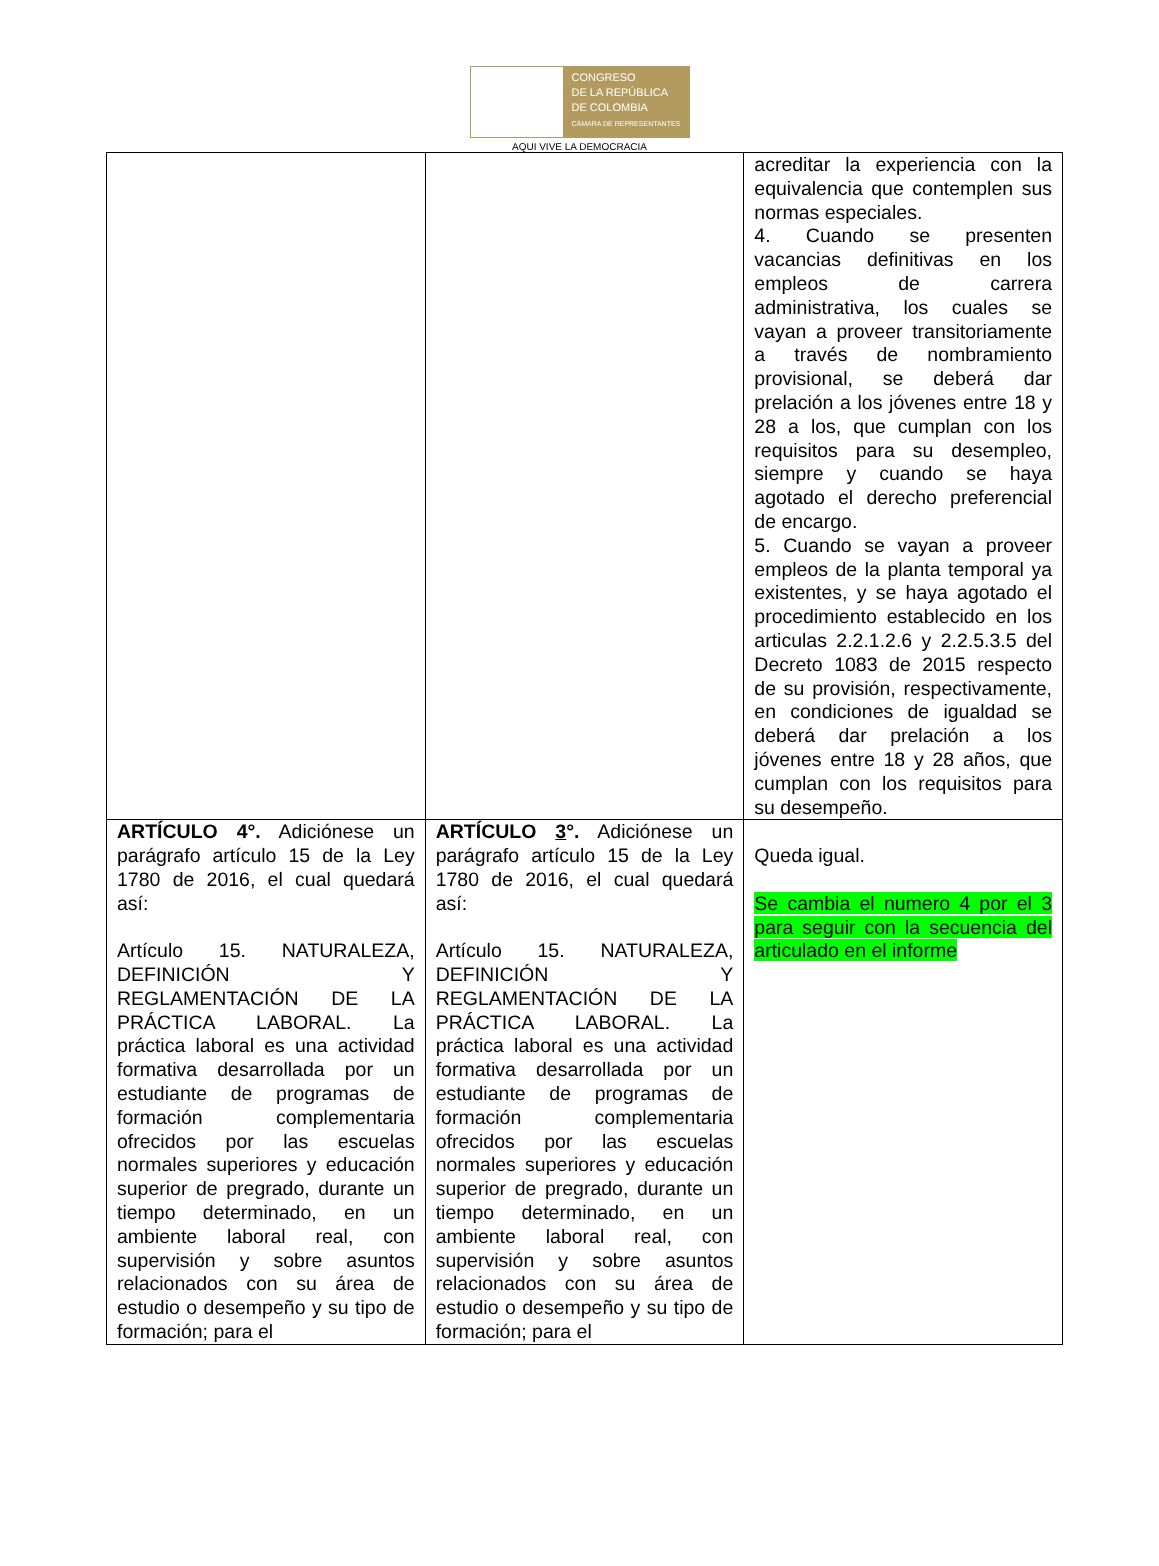CONGRESO
DE LA REPÚBLICA
DE COLOMBIA
CÁMARA DE REPRESENTANTES
AQUI VIVE LA DEMOCRACIA
| | | acreditar la experiencia con la equivalencia que contemplen sus normas especiales. 4. Cuando se presenten vacancias definitivas en los empleos de carrera administrativa, los cuales se vayan a proveer transitoriamente a través de nombramiento provisional, se deberá dar prelación a los jóvenes entre 18 y 28 a los, que cumplan con los requisitos para su desempleo, siempre y cuando se haya agotado el derecho preferencial de encargo. 5. Cuando se vayan a proveer empleos de la planta temporal ya existentes, y se haya agotado el procedimiento establecido en los articulas 2.2.1.2.6 y 2.2.5.3.5 del Decreto 1083 de 2015 respecto de su provisión, respectivamente, en condiciones de igualdad se deberá dar prelación a los jóvenes entre 18 y 28 años, que cumplan con los requisitos para su desempeño. |
| ARTÍCULO 4°. Adiciónese un parágrafo artículo 15 de la Ley 1780 de 2016, el cual quedará así: Artículo 15. NATURALEZA, DEFINICIÓN Y REGLAMENTACIÓN DE LA PRÁCTICA LABORAL. La práctica laboral es una actividad formativa desarrollada por un estudiante de programas de formación complementaria ofrecidos por las escuelas normales superiores y educación superior de pregrado, durante un tiempo determinado, en un ambiente laboral real, con supervisión y sobre asuntos relacionados con su área de estudio o desempeño y su tipo de formación; para el | ARTÍCULO 3 °. Adiciónese un parágrafo artículo 15 de la Ley 1780 de 2016, el cual quedará así: Artículo 15. NATURALEZA, DEFINICIÓN Y REGLAMENTACIÓN DE LA PRÁCTICA LABORAL. La práctica laboral es una actividad formativa desarrollada por un estudiante de programas de formación complementaria ofrecidos por las escuelas normales superiores y educación superior de pregrado, durante un tiempo determinado, en un ambiente laboral real, con supervisión y sobre asuntos relacionados con su área de estudio o desempeño y su tipo de formación; para el | Queda igual. Se cambia el numero 4 por el 3 para seguir con la secuencia del articulado en el informe |